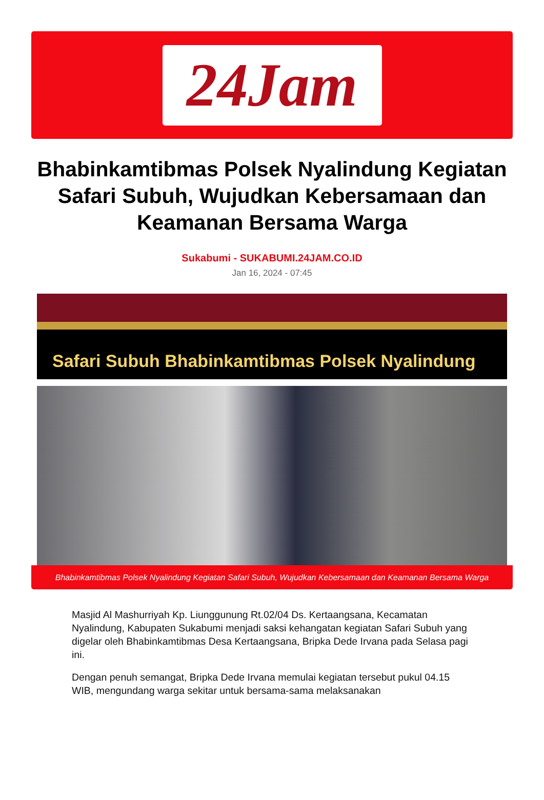24Jam
Bhabinkamtibmas Polsek Nyalindung Kegiatan Safari Subuh, Wujudkan Kebersamaan dan Keamanan Bersama Warga
Sukabumi - SUKABUMI.24JAM.CO.ID
Jan 16, 2024 - 07:45
Safari Subuh Bhabinkamtibmas Polsek Nyalindung
Bhabinkamtibmas Polsek Nyalindung Kegiatan Safari Subuh, Wujudkan Kebersamaan dan Keamanan Bersama Warga
Masjid Al Mashurriyah Kp. Liunggunung Rt.02/04 Ds. Kertaangsana, Kecamatan Nyalindung, Kabupaten Sukabumi menjadi saksi kehangatan kegiatan Safari Subuh yang digelar oleh Bhabinkamtibmas Desa Kertaangsana, Bripka Dede Irvana pada Selasa pagi ini.
Dengan penuh semangat, Bripka Dede Irvana memulai kegiatan tersebut pukul 04.15 WIB, mengundang warga sekitar untuk bersama-sama melaksanakan